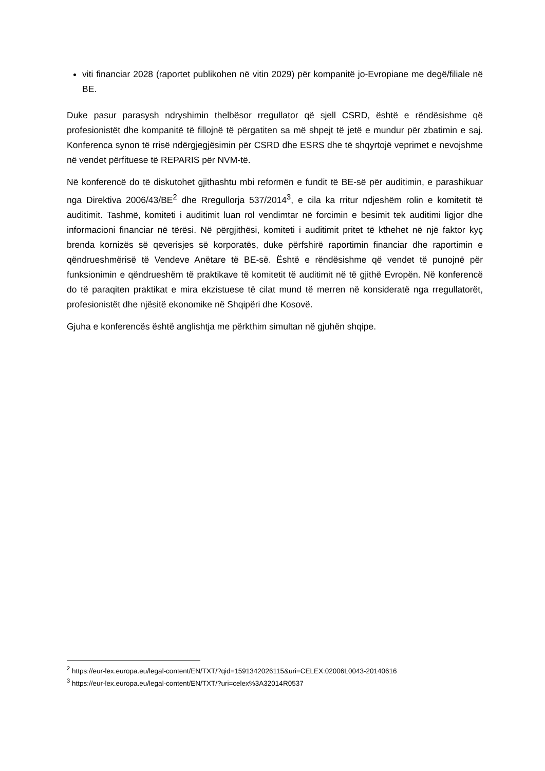viti financiar 2028 (raportet publikohen në vitin 2029) për kompanitë jo-Evropiane me degë/filiale në BE.
Duke pasur parasysh ndryshimin thelbësor rregullator që sjell CSRD, është e rëndësishme që profesionistët dhe kompanitë të fillojnë të përgatiten sa më shpejt të jetë e mundur për zbatimin e saj. Konferenca synon të rrisë ndërgjegjësimin për CSRD dhe ESRS dhe të shqyrtojë veprimet e nevojshme në vendet përfituese të REPARIS për NVM-të.
Në konferencë do të diskutohet gjithashtu mbi reformën e fundit të BE-së për auditimin, e parashikuar nga Direktiva 2006/43/BE<sup>2</sup> dhe Rregullorja 537/2014<sup>3</sup>, e cila ka rritur ndjeshëm rolin e komitetit të auditimit. Tashmë, komiteti i auditimit luan rol vendimtar në forcimin e besimit tek auditimi ligjor dhe informacioni financiar në tërësi. Në përgjithësi, komiteti i auditimit pritet të kthehet në një faktor kyç brenda kornizës së qeverisjes së korporatës, duke përfshirë raportimin financiar dhe raportimin e qëndrueshmërisë të Vendeve Anëtare të BE-së. Është e rëndësishme që vendet të punojnë për funksionimin e qëndrueshëm të praktikave të komitetit të auditimit në të gjithë Evropën. Në konferencë do të paraqiten praktikat e mira ekzistuese të cilat mund të merren në konsideratë nga rregullatorët, profesionistët dhe njësitë ekonomike në Shqipëri dhe Kosovë.
Gjuha e konferencës është anglishtja me përkthim simultan në gjuhën shqipe.
<sup>2</sup> https://eur-lex.europa.eu/legal-content/EN/TXT/?qid=1591342026115&uri=CELEX:02006L0043-20140616
<sup>3</sup> https://eur-lex.europa.eu/legal-content/EN/TXT/?uri=celex%3A32014R0537